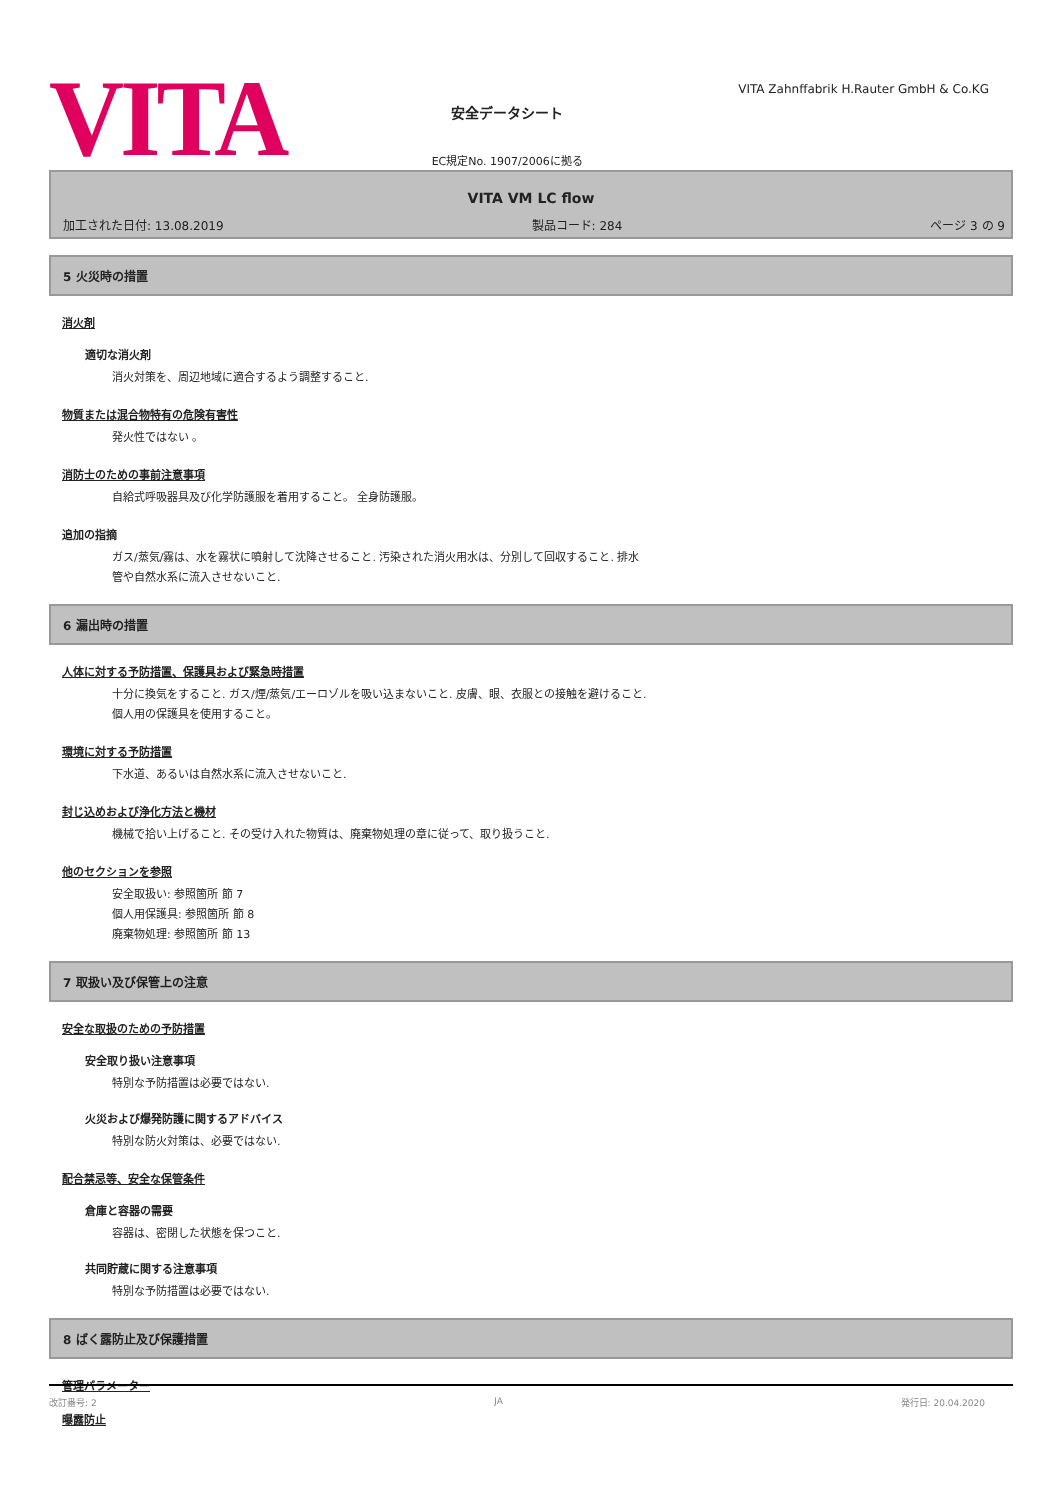VITA
安全データシート
EC規定No. 1907/2006に拠る
VITA Zahnffabrik H.Rauter GmbH & Co.KG
VITA VM LC flow
加工された日付: 13.08.2019 製品コード: 284 ページ 3 の 9
5 火災時の措置
消火剤
適切な消火剤
消火対策を、周辺地域に適合するよう調整すること.
物質または混合物特有の危険有害性
発火性ではない 。
消防士のための事前注意事項
自給式呼吸器具及び化学防護服を着用すること。 全身防護服。
追加の指摘
ガス/蒸気/霧は、水を霧状に噴射して沈降させること. 汚染された消火用水は、分別して回収すること. 排水
管や自然水系に流入させないこと.
6 漏出時の措置
人体に対する予防措置、保護具および緊急時措置
十分に換気をすること. ガス/煙/蒸気/エーロゾルを吸い込まないこと. 皮膚、眼、衣服との接触を避けること.
個人用の保護具を使用すること。
環境に対する予防措置
下水道、あるいは自然水系に流入させないこと.
封じ込めおよび浄化方法と機材
機械で拾い上げること. その受け入れた物質は、廃棄物処理の章に従って、取り扱うこと.
他のセクションを参照
安全取扱い: 参照箇所 節 7
個人用保護具: 参照箇所 節 8
廃棄物処理: 参照箇所 節 13
7 取扱い及び保管上の注意
安全な取扱のための予防措置
安全取り扱い注意事項
特別な予防措置は必要ではない.
火災および爆発防護に関するアドバイス
特別な防火対策は、必要ではない.
配合禁忌等、安全な保管条件
倉庫と容器の需要
容器は、密閉した状態を保つこと.
共同貯蔵に関する注意事項
特別な予防措置は必要ではない.
8 ばく露防止及び保護措置
管理パラメーター
曝露防止
改訂番号: 2 JA 発行日: 20.04.2020